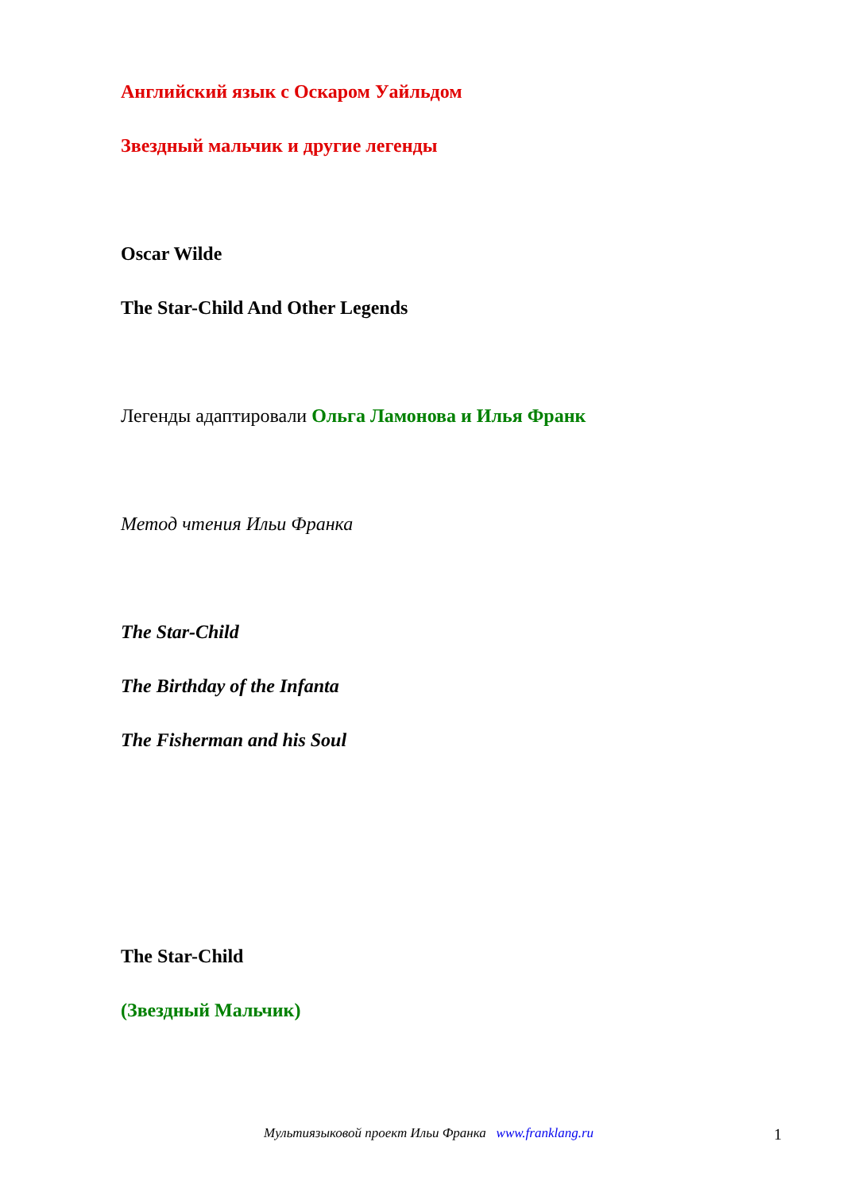Английский язык с Оскаром Уайльдом
Звездный мальчик и другие легенды
Oscar Wilde
The Star-Child And Other Legends
Легенды адаптировали Ольга Ламонова и Илья Франк
Метод чтения Ильи Франка
The Star-Child
The Birthday of the Infanta
The Fisherman and his Soul
The Star-Child
(Звездный Мальчик)
Мультиязыковой проект Ильи Франка www.franklang.ru 1